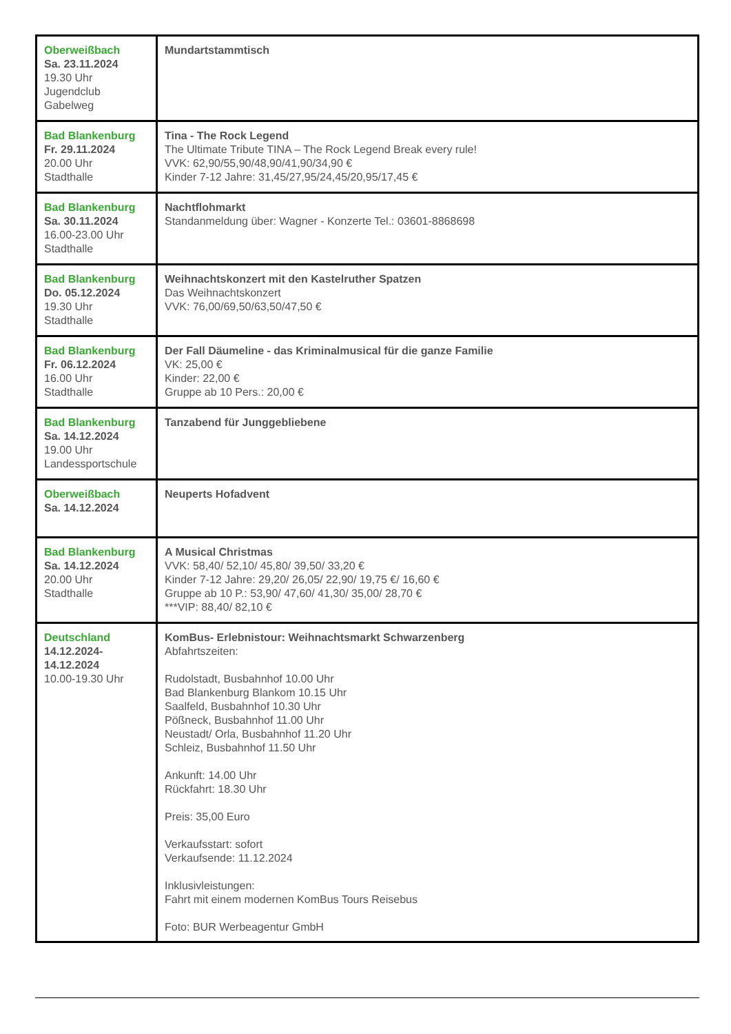| Oberweißbach Sa. 23.11.2024 19.30 Uhr Jugendclub Gabelweg | Mundartstammtisch |
| Bad Blankenburg Fr. 29.11.2024 20.00 Uhr Stadthalle | Tina - The Rock Legend The Ultimate Tribute TINA – The Rock Legend Break every rule! VVK: 62,90/55,90/48,90/41,90/34,90 € Kinder 7-12 Jahre: 31,45/27,95/24,45/20,95/17,45 € |
| Bad Blankenburg Sa. 30.11.2024 16.00-23.00 Uhr Stadthalle | Nachtflohmarkt Standanmeldung über: Wagner - Konzerte Tel.: 03601-8868698 |
| Bad Blankenburg Do. 05.12.2024 19.30 Uhr Stadthalle | Weihnachtskonzert mit den Kastelruther Spatzen Das Weihnachtskonzert VVK: 76,00/69,50/63,50/47,50 € |
| Bad Blankenburg Fr. 06.12.2024 16.00 Uhr Stadthalle | Der Fall Däumeline - das Kriminalmusical für die ganze Familie VK: 25,00 € Kinder: 22,00 € Gruppe ab 10 Pers.: 20,00 € |
| Bad Blankenburg Sa. 14.12.2024 19.00 Uhr Landessportschule | Tanzabend für Junggebliebene |
| Oberweißbach Sa. 14.12.2024 | Neuperts Hofadvent |
| Bad Blankenburg Sa. 14.12.2024 20.00 Uhr Stadthalle | A Musical Christmas VVK: 58,40/ 52,10/ 45,80/ 39,50/ 33,20 € Kinder 7-12 Jahre: 29,20/ 26,05/ 22,90/ 19,75 €/ 16,60 € Gruppe ab 10 P.: 53,90/ 47,60/ 41,30/ 35,00/ 28,70 € ***VIP: 88,40/ 82,10 € |
| Deutschland 14.12.2024- 14.12.2024 10.00-19.30 Uhr | KomBus- Erlebnistour: Weihnachtsmarkt Schwarzenberg Abfahrtszeiten: Rudolstadt, Busbahnhof 10.00 Uhr Bad Blankenburg Blankom 10.15 Uhr Saalfeld, Busbahnhof 10.30 Uhr Pößneck, Busbahnhof 11.00 Uhr Neustadt/ Orla, Busbahnhof 11.20 Uhr Schleiz, Busbahnhof 11.50 Uhr Ankunft: 14.00 Uhr Rückfahrt: 18.30 Uhr Preis: 35,00 Euro Verkaufsstart: sofort Verkaufsende: 11.12.2024 Inklusivleistungen: Fahrt mit einem modernen KomBus Tours Reisebus Foto: BUR Werbeagentur GmbH |